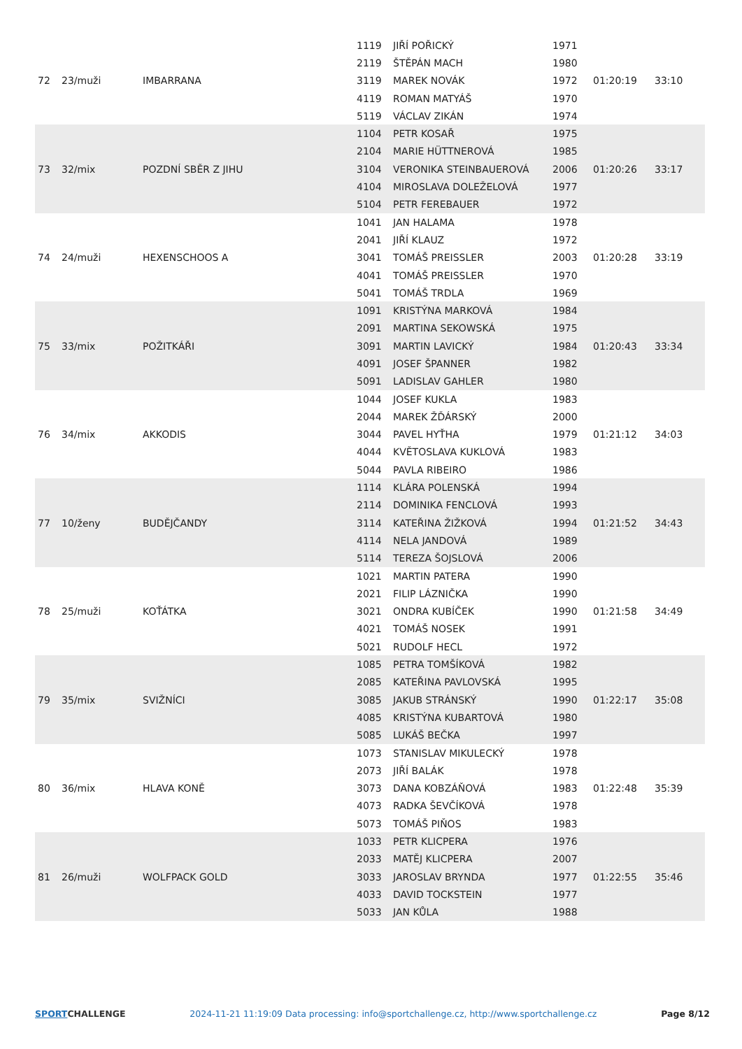| 72 | 23/muži | IMBARRANA | 1119 | JIŘÍ POŘICKÝ | 1971 | 01:20:19 | 33:10 |
| | | | 2119 | ŠTĚPÁN MACH | 1980 | | |
| | | | 3119 | MAREK NOVÁK | 1972 | | |
| | | | 4119 | ROMAN MATYÁŠ | 1970 | | |
| | | | 5119 | VÁCLAV ZIKÁN | 1974 | | |
| 73 | 32/mix | POZDNÍ SBĚR Z JIHU | 1104 | PETR KOSAŘ | 1975 | 01:20:26 | 33:17 |
| | | | 2104 | MARIE HÜTTNEROVÁ | 1985 | | |
| | | | 3104 | VERONIKA STEINBAUEROVÁ | 2006 | | |
| | | | 4104 | MIROSLAVA DOLEŽELOVÁ | 1977 | | |
| | | | 5104 | PETR FEREBAUER | 1972 | | |
| 74 | 24/muži | HEXENSCHOOS A | 1041 | JAN HALAMA | 1978 | 01:20:28 | 33:19 |
| | | | 2041 | JIŘÍ KLAUZ | 1972 | | |
| | | | 3041 | TOMÁŠ PREISSLER | 2003 | | |
| | | | 4041 | TOMÁŠ PREISSLER | 1970 | | |
| | | | 5041 | TOMÁŠ TRDLA | 1969 | | |
| 75 | 33/mix | POŽITKÁŘI | 1091 | KRISTÝNA MARKOVÁ | 1984 | 01:20:43 | 33:34 |
| | | | 2091 | MARTINA SEKOWSKÁ | 1975 | | |
| | | | 3091 | MARTIN LAVICKÝ | 1984 | | |
| | | | 4091 | JOSEF ŠPANNER | 1982 | | |
| | | | 5091 | LADISLAV GAHLER | 1980 | | |
| 76 | 34/mix | AKKODIS | 1044 | JOSEF KUKLA | 1983 | 01:21:12 | 34:03 |
| | | | 2044 | MAREK ŽĎÁRSKÝ | 2000 | | |
| | | | 3044 | PAVEL HYŤHA | 1979 | | |
| | | | 4044 | KVĚTOSLAVA KUKLOVÁ | 1983 | | |
| | | | 5044 | PAVLA RIBEIRO | 1986 | | |
| 77 | 10/ženy | BUDĚJČANDY | 1114 | KLÁRA POLENSKÁ | 1994 | 01:21:52 | 34:43 |
| | | | 2114 | DOMINIKA FENCLOVÁ | 1993 | | |
| | | | 3114 | KATEŘINA ŽIŽKOVÁ | 1994 | | |
| | | | 4114 | NELA JANDOVÁ | 1989 | | |
| | | | 5114 | TEREZA ŠOJSLOVÁ | 2006 | | |
| 78 | 25/muži | KOŤÁTKA | 1021 | MARTIN PATERA | 1990 | 01:21:58 | 34:49 |
| | | | 2021 | FILIP LÁZNIČKA | 1990 | | |
| | | | 3021 | ONDRA KUBÍČEK | 1990 | | |
| | | | 4021 | TOMÁŠ NOSEK | 1991 | | |
| | | | 5021 | RUDOLF HECL | 1972 | | |
| 79 | 35/mix | SVIŽNÍCI | 1085 | PETRA TOMŠÍKOVÁ | 1982 | 01:22:17 | 35:08 |
| | | | 2085 | KATEŘINA PAVLOVSKÁ | 1995 | | |
| | | | 3085 | JAKUB STRÁNSKÝ | 1990 | | |
| | | | 4085 | KRISTÝNA KUBARTOVÁ | 1980 | | |
| | | | 5085 | LUKÁŠ BEČKA | 1997 | | |
| 80 | 36/mix | HLAVA KONĚ | 1073 | STANISLAV MIKULECKÝ | 1978 | 01:22:48 | 35:39 |
| | | | 2073 | JIŘÍ BALÁK | 1978 | | |
| | | | 3073 | DANA KOBZÁŇOVÁ | 1983 | | |
| | | | 4073 | RADKA ŠEVČÍKOVÁ | 1978 | | |
| | | | 5073 | TOMÁŠ PIŇOS | 1983 | | |
| 81 | 26/muži | WOLFPACK GOLD | 1033 | PETR KLICPERA | 1976 | 01:22:55 | 35:46 |
| | | | 2033 | MATĚJ KLICPERA | 2007 | | |
| | | | 3033 | JAROSLAV BRYNDA | 1977 | | |
| | | | 4033 | DAVID TOCKSTEIN | 1977 | | |
| | | | 5033 | JAN KŮLA | 1988 | | |
SPORTCHALLENGE 2024-11-21 11:19:09 Data processing: info@sportchallenge.cz, http://www.sportchallenge.cz
Page 8/12